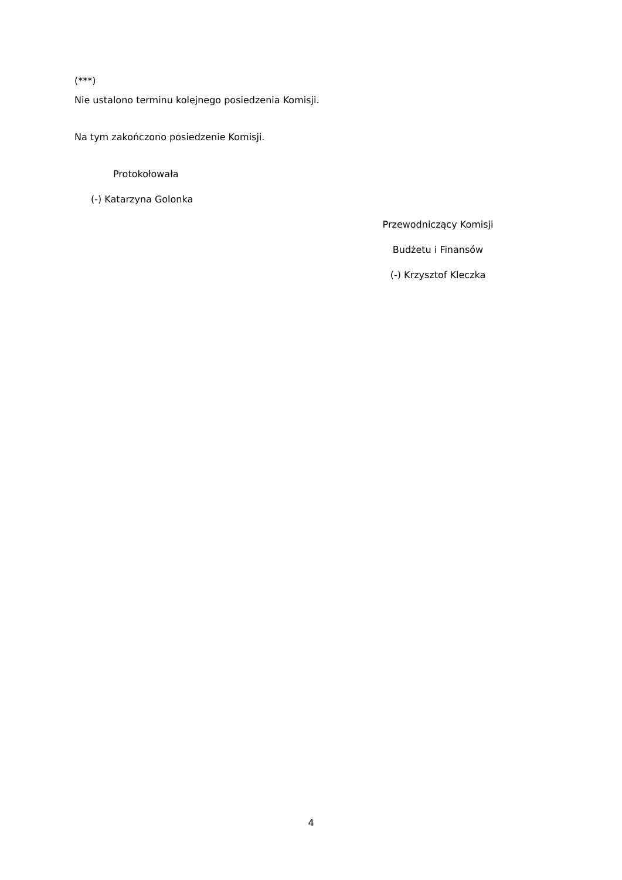(***)
Nie ustalono terminu kolejnego posiedzenia Komisji.
Na tym zakończono posiedzenie Komisji.
Protokołowała
(-) Katarzyna Golonka
Przewodniczący Komisji
Budżetu i Finansów
(-) Krzysztof Kleczka
4